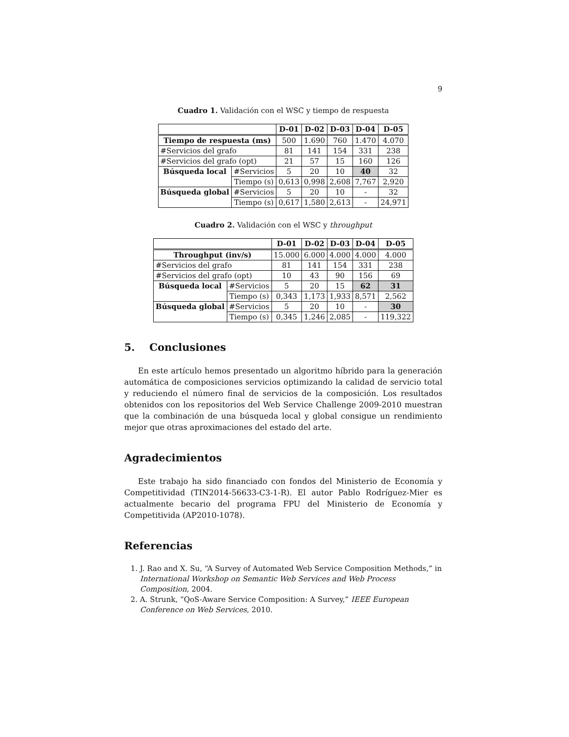9
Cuadro 1. Validación con el WSC y tiempo de respuesta
| | | D-01 | D-02 | D-03 | D-04 | D-05 |
| Tiempo de respuesta (ms) | | 500 | 1.690 | 760 | 1.470 | 4.070 |
| #Servicios del grafo | | 81 | 141 | 154 | 331 | 238 |
| #Servicios del grafo (opt) | | 21 | 57 | 15 | 160 | 126 |
| Búsqueda local | #Servicios | 5 | 20 | 10 | 40 | 32 |
| | Tiempo (s) | 0,613 | 0,998 | 2,608 | 7,767 | 2,920 |
| Búsqueda global | #Servicios | 5 | 20 | 10 | - | 32 |
| | Tiempo (s) | 0,617 | 1,580 | 2,613 | - | 24,971 |
Cuadro 2. Validación con el WSC y throughput
| | | D-01 | D-02 | D-03 | D-04 | D-05 |
| Throughput (inv/s) | | 15.000 | 6.000 | 4.000 | 4.000 | 4.000 |
| #Servicios del grafo | | 81 | 141 | 154 | 331 | 238 |
| #Servicios del grafo (opt) | | 10 | 43 | 90 | 156 | 69 |
| Búsqueda local | #Servicios | 5 | 20 | 15 | 62 | 31 |
| | Tiempo (s) | 0,343 | 1,173 | 1,933 | 8,571 | 2,562 |
| Búsqueda global | #Servicios | 5 | 20 | 10 | - | 30 |
| | Tiempo (s) | 0,345 | 1,246 | 2,085 | - | 119,322 |
5. Conclusiones
En este artículo hemos presentado un algoritmo híbrido para la generación automática de composiciones servicios optimizando la calidad de servicio total y reduciendo el número final de servicios de la composición. Los resultados obtenidos con los repositorios del Web Service Challenge 2009-2010 muestran que la combinación de una búsqueda local y global consigue un rendimiento mejor que otras aproximaciones del estado del arte.
Agradecimientos
Este trabajo ha sido financiado con fondos del Ministerio de Economía y Competitividad (TIN2014-56633-C3-1-R). El autor Pablo Rodríguez-Mier es actualmente becario del programa FPU del Ministerio de Economía y Competitivida (AP2010-1078).
Referencias
1. J. Rao and X. Su, “A Survey of Automated Web Service Composition Methods,” in International Workshop on Semantic Web Services and Web Process Composition, 2004.
2. A. Strunk, “QoS-Aware Service Composition: A Survey,” IEEE European Conference on Web Services, 2010.